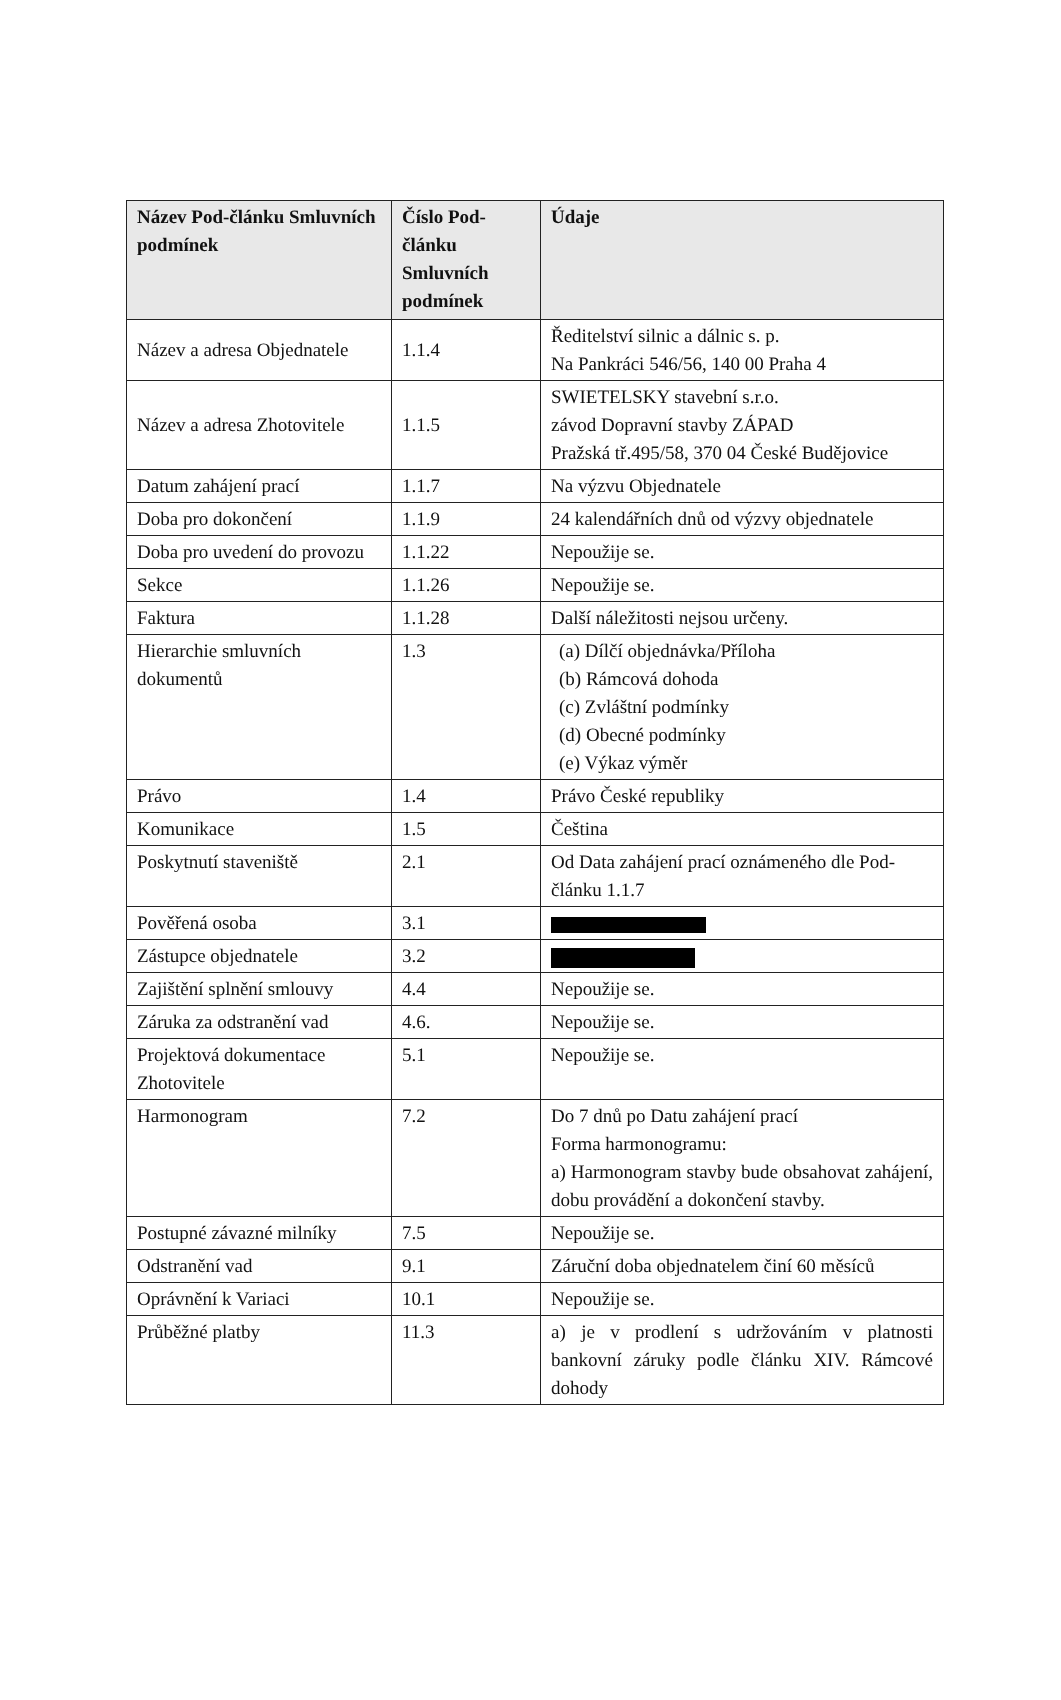| Název Pod-článku Smluvních podmínek | Číslo Pod-článku Smluvních podmínek | Údaje |
| --- | --- | --- |
| Název a adresa Objednatele | 1.1.4 | Ředitelství silnic a dálnic s. p. Na Pankráci 546/56, 140 00 Praha 4 |
| Název a adresa Zhotovitele | 1.1.5 | SWIETELSKY stavební s.r.o. závod Dopravní stavby ZÁPAD Pražská tř.495/58, 370 04 České Budějovice |
| Datum zahájení prací | 1.1.7 | Na výzvu Objednatele |
| Doba pro dokončení | 1.1.9 | 24 kalendářních dnů od výzvy objednatele |
| Doba pro uvedení do provozu | 1.1.22 | Nepoužije se. |
| Sekce | 1.1.26 | Nepoužije se. |
| Faktura | 1.1.28 | Další náležitosti nejsou určeny. |
| Hierarchie smluvních dokumentů | 1.3 | (a) Dílčí objednávka/Příloha (b) Rámcová dohoda (c) Zvláštní podmínky (d) Obecné podmínky (e) Výkaz výměr |
| Právo | 1.4 | Právo České republiky |
| Komunikace | 1.5 | Čeština |
| Poskytnutí staveniště | 2.1 | Od Data zahájení prací oznámeného dle Pod-článku 1.1.7 |
| Pověřená osoba | 3.1 | |
| Zástupce objednatele | 3.2 | |
| Zajištění splnění smlouvy | 4.4 | Nepoužije se. |
| Záruka za odstranění vad | 4.6. | Nepoužije se. |
| Projektová dokumentace Zhotovitele | 5.1 | Nepoužije se. |
| Harmonogram | 7.2 | Do 7 dnů po Datu zahájení prací Forma harmonogramu: a) Harmonogram stavby bude obsahovat zahájení, dobu provádění a dokončení stavby. |
| Postupné závazné milníky | 7.5 | Nepoužije se. |
| Odstranění vad | 9.1 | Záruční doba objednatelem činí 60 měsíců |
| Oprávnění k Variaci | 10.1 | Nepoužije se. |
| Průběžné platby | 11.3 | a) je v prodlení s udržováním v platnosti bankovní záruky podle článku XIV. Rámcové dohody |